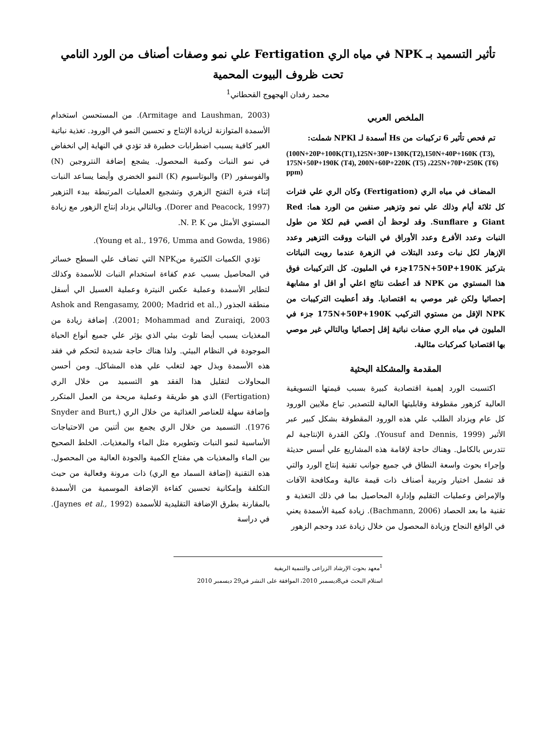تأثير التسميد بـ NPK في مياه الري Fertigation علي نمو وصفات أصناف من الورد النامي تحت ظروف البيوت المحمية
محمد رفدان الهجهوج القحطاني<sup>1</sup>
الملخص العربي
تم فحص تأثير 6 تركيبات من Hs أسمدة لـ NPKl شملت:
(100N+20P+100K(T1),125N+30P+130K(T2),150N+40P+160K (T3), 175N+50P+190K (T4), 200N+60P+220K (T5) ،225N+70P+250K (T6) ppm)
المضاف في مياه الري (Fertigation) وكان الري علي فترات كل ثلاثة أيام وذلك علي نمو وتزهير صنفين من الورد هما: Red Giant و Sunflare. وقد لوحظ أن اقصي قيم لكلا من طول النبات وعدد الأفرع وعدد الأوراق في النبات ووقت التزهير وعدد الإزهار لكل نبات وعدد البتلات في الزهرة عندما رويت النباتات بتركيز 175N+50P+190Kجزء في المليون. كل التركيبات فوق هذا المستوي من NPK قد أعطت نتائج اعلي أو اقل او مشابهة إحصائيا ولكن غير موصي به اقتصاديا. وقد أعطيت التركيبات من NPK الإقل من مستوي التركيب 175N+50P+190K جزء في المليون في مياه الري صفات نباتية إقل إحصائيا وبالتالي غير موصي بها اقتصاديا كمركبات مثالية.
المقدمة والمشكلة البحثية
اكتسبت الورد إهمية اقتصادية كبيرة بسبب قيمتها التسويقية العالية كزهور مقطوفة وقابليتها العالية للتصدير. تباع ملايين الورود كل عام ويزداد الطلب علي هذه الورود المقطوفة بشكل كبير عبر الأثير (Yousuf and Dennis, 1999). ولكن القدرة الإنتاجية لم تتدرس بالكامل. وهناك حاجة لإقامة هذه المشاريع علي أسس حديثة وإجراء بحوث واسعة النطاق في جميع جوانب تقنية إنتاج الورد والتي قد تشمل اختيار وتربية أصناف ذات قيمة عالية ومكافحة الآفات والإمراض وعمليات التقليم وإدارة المحاصيل بما في ذلك التغذية و تقنية ما بعد الحصاد (Bachmann, 2006). زيادة كمية الأسمدة يعني في الواقع النجاح وزيادة المحصول من خلال زيادة عدد وحجم الزهور
(Armitage and Laushman, 2003). من المستحسن استخدام الأسمدة المتوازنة لزيادة الإنتاج و تحسين النمو في الورود. تغذية نباتية الغير كافية يسبب اضطرابات خطيرة قد تؤدي في النهاية إلي انخفاض في نمو النبات وكمية المحصول. يشجع إضافة النتروجين (N) والفوسفور (P) والبوتاسيوم (K) النمو الخضري وأيضا يساعد النبات إثناء فترة التفتح الزهري وتشجيع العمليات المرتبطة ببدء التزهير (Dorer and Peacock, 1997). وبالتالي يزداد إنتاج الزهور مع زيادة المستوي الأمثل من N. P. K.
(Young et al., 1976, Umma and Gowda, 1986).
تؤدي الكميات الكثيرة منNPK التي تضاف علي السطح خسائر في المحاصيل بسبب عدم كفاءة استخدام النبات للأسمدة وكذلك لتطاير الأسمدة وعملية عكس النيترة وعملية الغسيل الي أسفل منطقة الجذور (Ashok and Rengasamy, 2000; Madrid et al., 2001; Mohammad and Zuraiqi, 2003). إضافة زيادة من المغذيات يسبب أيضا تلوث بيئي الذي يؤثر علي جميع أنواع الحياة الموجودة في النظام البيئي. ولذا هناك حاجة شديدة لتحكم في فقد هذه الأسمدة وبذل جهد لتغلب علي هذه المشاكل. ومن أحسن المحاولات لتقليل هذا الفقد هو التسميد من خلال الري (Fertigation) الذي هو طريقة وعملية مريحة من العمل المتكرر وإضافة سهلة للعناصر الغذائية من خلال الري (Snyder and Burt, 1976). التسميد من خلال الري يجمع بين أثنين من الاحتياجات الأساسية لنمو النبات وتطويره مثل الماء والمغذيات. الخلط الصحيح بين الماء والمغذيات هي مفتاح الكمية والجودة العالية من المحصول. هذه التقنية (إضافة السماد مع الري) ذات مرونة وفعالية من حيث التكلفة وإمكانية تحسين كفاءة الإضافة الموسمية من الأسمدة بالمقارنة بطرق الإضافة التقليدية للأسمدة (Jaynes et al., 1992). في دراسة
<sup>1</sup> معهد بحوث الإرشاد الزراعى والتنمية الريفية
استلام البحث في8ديسمبر 2010، الموافقة على النشر في29 ديسمبر 2010